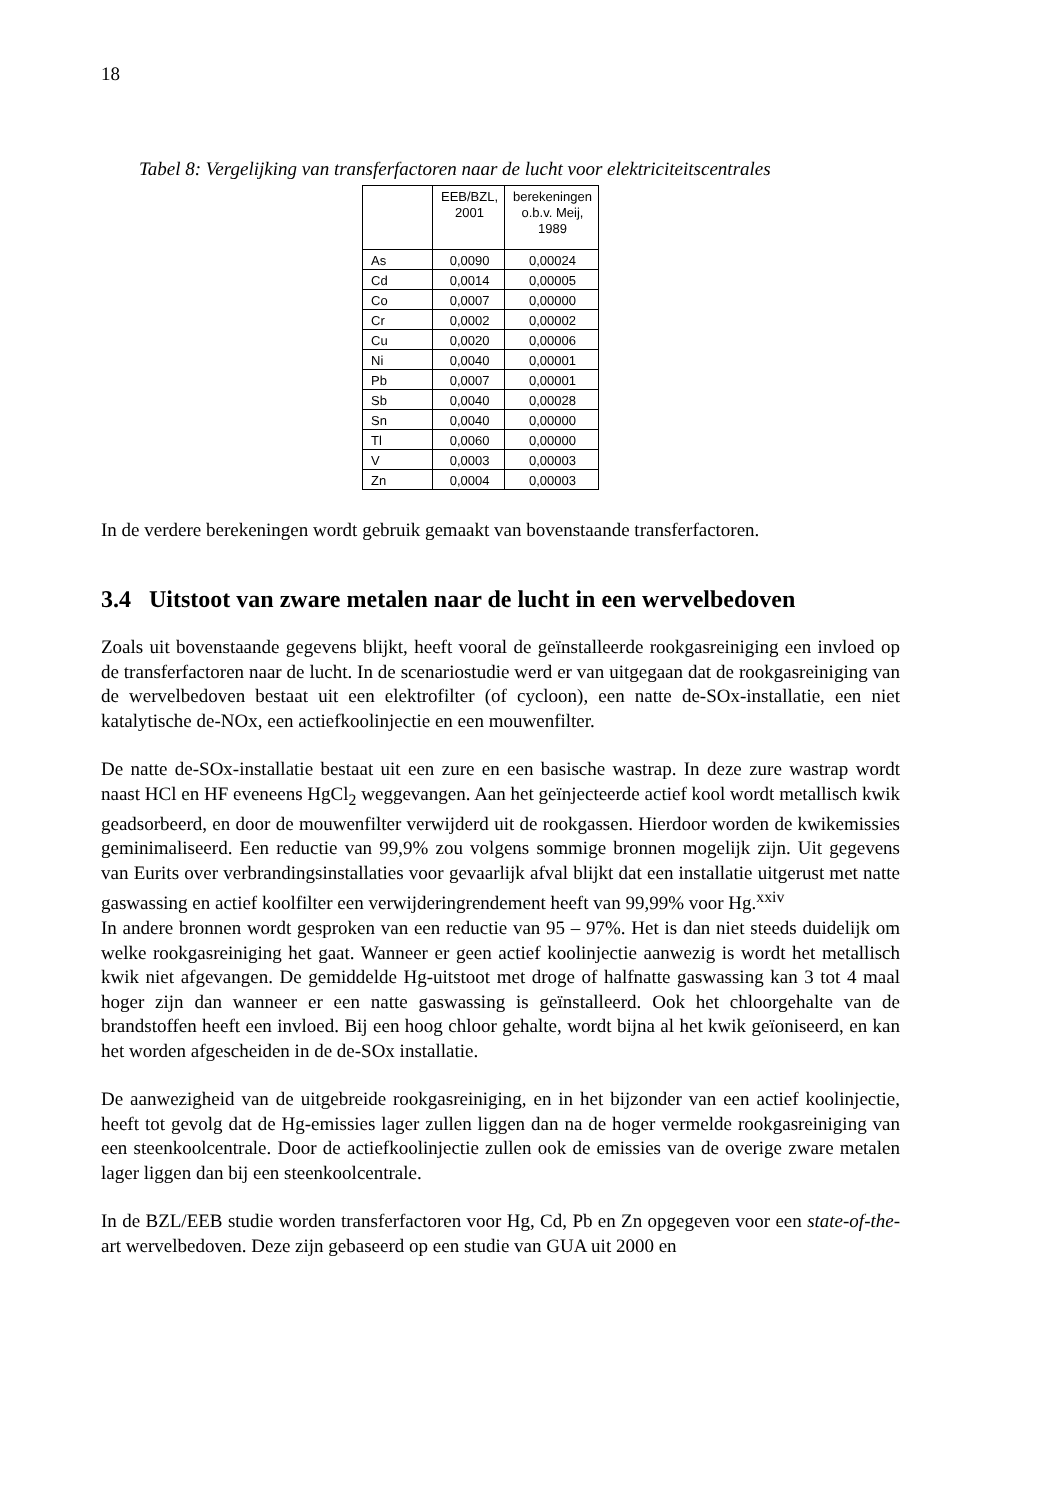18
Tabel 8: Vergelijking van transferfactoren naar de lucht voor elektriciteitscentrales
| | EEB/BZL, 2001 | berekeningen o.b.v. Meij, 1989 |
| --- | --- | --- |
| As | 0,0090 | 0,00024 |
| Cd | 0,0014 | 0,00005 |
| Co | 0,0007 | 0,00000 |
| Cr | 0,0002 | 0,00002 |
| Cu | 0,0020 | 0,00006 |
| Ni | 0,0040 | 0,00001 |
| Pb | 0,0007 | 0,00001 |
| Sb | 0,0040 | 0,00028 |
| Sn | 0,0040 | 0,00000 |
| Tl | 0,0060 | 0,00000 |
| V | 0,0003 | 0,00003 |
| Zn | 0,0004 | 0,00003 |
In de verdere berekeningen wordt gebruik gemaakt van bovenstaande transferfactoren.
3.4 Uitstoot van zware metalen naar de lucht in een wervelbedoven
Zoals uit bovenstaande gegevens blijkt, heeft vooral de geïnstalleerde rookgasreiniging een invloed op de transferfactoren naar de lucht. In de scenariostudie werd er van uitgegaan dat de rookgasreiniging van de wervelbedoven bestaat uit een elektrofilter (of cycloon), een natte de-SOx-installatie, een niet katalytische de-NOx, een actiefkoolinjectie en een mouwenfilter.
De natte de-SOx-installatie bestaat uit een zure en een basische wastrap. In deze zure wastrap wordt naast HCl en HF eveneens HgCl<sub>2</sub> weggevangen. Aan het geïnjecteerde actief kool wordt metallisch kwik geadsorbeerd, en door de mouwenfilter verwijderd uit de rookgassen. Hierdoor worden de kwikemissies geminimaliseerd. Een reductie van 99,9% zou volgens sommige bronnen mogelijk zijn. Uit gegevens van Eurits over verbrandingsinstallaties voor gevaarlijk afval blijkt dat een installatie uitgerust met natte gaswassing en actief koolfilter een verwijderingrendement heeft van 99,99% voor Hg.<sup>xxiv</sup>
In andere bronnen wordt gesproken van een reductie van 95 – 97%. Het is dan niet steeds duidelijk om welke rookgasreiniging het gaat. Wanneer er geen actief koolinjectie aanwezig is wordt het metallisch kwik niet afgevangen. De gemiddelde Hg-uitstoot met droge of halfnatte gaswassing kan 3 tot 4 maal hoger zijn dan wanneer er een natte gaswassing is geïnstalleerd. Ook het chloorgehalte van de brandstoffen heeft een invloed. Bij een hoog chloor gehalte, wordt bijna al het kwik geïoniseerd, en kan het worden afgescheiden in de de-SOx installatie.
De aanwezigheid van de uitgebreide rookgasreiniging, en in het bijzonder van een actief koolinjectie, heeft tot gevolg dat de Hg-emissies lager zullen liggen dan na de hoger vermelde rookgasreiniging van een steenkoolcentrale. Door de actiefkoolinjectie zullen ook de emissies van de overige zware metalen lager liggen dan bij een steenkoolcentrale.
In de BZL/EEB studie worden transferfactoren voor Hg, Cd, Pb en Zn opgegeven voor een state-of-the-art wervelbedoven. Deze zijn gebaseerd op een studie van GUA uit 2000 en